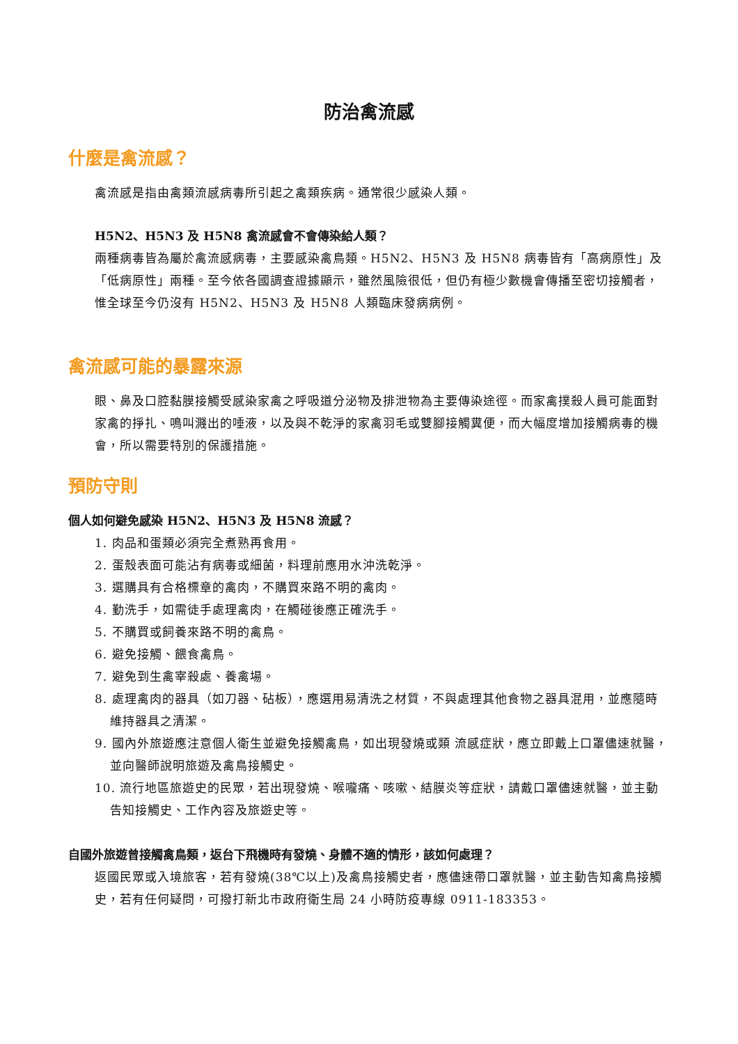防治禽流感
什麼是禽流感？
禽流感是指由禽類流感病毒所引起之禽類疾病。通常很少感染人類。
H5N2、H5N3 及 H5N8 禽流感會不會傳染給人類？
兩種病毒皆為屬於禽流感病毒，主要感染禽鳥類。H5N2、H5N3 及 H5N8 病毒皆有「高病原性」及「低病原性」兩種。至今依各國調查證據顯示，雖然風險很低，但仍有極少數機會傳播至密切接觸者，惟全球至今仍沒有 H5N2、H5N3 及 H5N8 人類臨床發病病例。
禽流感可能的暴露來源
眼、鼻及口腔黏膜接觸受感染家禽之呼吸道分泌物及排泄物為主要傳染途徑。而家禽撲殺人員可能面對家禽的掙扎、鳴叫濺出的唾液，以及與不乾淨的家禽羽毛或雙腳接觸糞便，而大幅度增加接觸病毒的機會，所以需要特別的保護措施。
預防守則
個人如何避免感染 H5N2、H5N3 及 H5N8 流感？
1. 肉品和蛋類必須完全煮熟再食用。
2. 蛋殼表面可能沾有病毒或細菌，料理前應用水沖洗乾淨。
3. 選購具有合格標章的禽肉，不購買來路不明的禽肉。
4. 勤洗手，如需徒手處理禽肉，在觸碰後應正確洗手。
5. 不購買或飼養來路不明的禽鳥。
6. 避免接觸、餵食禽鳥。
7. 避免到生禽宰殺處、養禽場。
8. 處理禽肉的器具（如刀器、砧板），應選用易清洗之材質，不與處理其他食物之器具混用，並應隨時維持器具之清潔。
9. 國內外旅遊應注意個人衛生並避免接觸禽鳥，如出現發燒或類 流感症狀，應立即戴上口罩儘速就醫，並向醫師說明旅遊及禽鳥接觸史。
10. 流行地區旅遊史的民眾，若出現發燒、喉嚨痛、咳嗽、結膜炎等症狀，請戴口罩儘速就醫，並主動告知接觸史、工作內容及旅遊史等。
自國外旅遊曾接觸禽鳥類，返台下飛機時有發燒、身體不適的情形，該如何處理？
返國民眾或入境旅客，若有發燒(38℃以上)及禽鳥接觸史者，應儘速帶口罩就醫，並主動告知禽鳥接觸史，若有任何疑問，可撥打新北市政府衛生局 24 小時防疫專線 0911-183353。